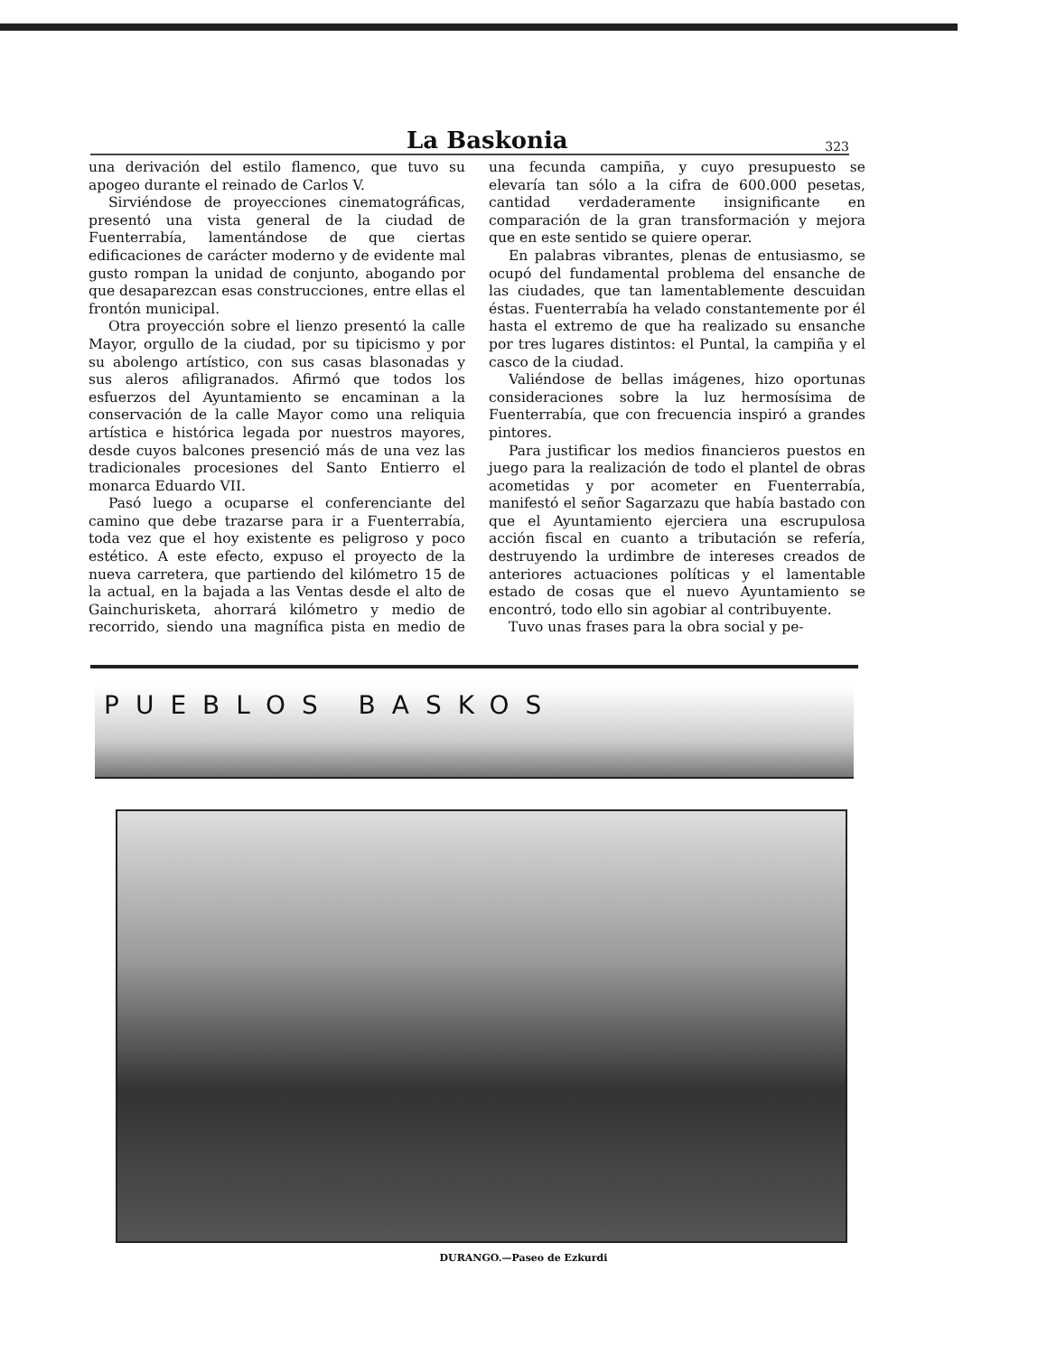La Baskonia 323
una derivación del estilo flamenco, que tuvo su apogeo durante el reinado de Carlos V.
Sirviéndose de proyecciones cinematográficas, presentó una vista general de la ciudad de Fuenterrabía, lamentándose de que ciertas edificaciones de carácter moderno y de evidente mal gusto rompan la unidad de conjunto, abogando por que desaparezcan esas construcciones, entre ellas el frontón municipal.
Otra proyección sobre el lienzo presentó la calle Mayor, orgullo de la ciudad, por su tipicismo y por su abolengo artístico, con sus casas blasonadas y sus aleros afiligranados. Afirmó que todos los esfuerzos del Ayuntamiento se encaminan a la conservación de la calle Mayor como una reliquia artística e histórica legada por nuestros mayores, desde cuyos balcones presenció más de una vez las tradicionales procesiones del Santo Entierro el monarca Eduardo VII.
Pasó luego a ocuparse el conferenciante del camino que debe trazarse para ir a Fuenterrabía, toda vez que el hoy existente es peligroso y poco estético. A este efecto, expuso el proyecto de la nueva carretera, que partiendo del kilómetro 15 de la actual, en la bajada a las Ventas desde el alto de Gainchurisketa, ahorrará kilómetro y medio de recorrido, siendo una magnífica pista en medio de una fecunda campiña, y cuyo presupuesto se elevaría tan sólo a la cifra de 600.000 pesetas, cantidad verdaderamente insignificante en comparación de la gran transformación y mejora que en este sentido se quiere operar.
En palabras vibrantes, plenas de entusiasmo, se ocupó del fundamental problema del ensanche de las ciudades, que tan lamentablemente descuidan éstas. Fuenterrabía ha velado constantemente por él hasta el extremo de que ha realizado su ensanche por tres lugares distintos: el Puntal, la campiña y el casco de la ciudad.
Valiéndose de bellas imágenes, hizo oportunas consideraciones sobre la luz hermosísima de Fuenterrabía, que con frecuencia inspiró a grandes pintores.
Para justificar los medios financieros puestos en juego para la realización de todo el plantel de obras acometidas y por acometer en Fuenterrabía, manifestó el señor Sagarzazu que había bastado con que el Ayuntamiento ejerciera una escrupulosa acción fiscal en cuanto a tributación se refería, destruyendo la urdimbre de intereses creados de anteriores actuaciones políticas y el lamentable estado de cosas que el nuevo Ayuntamiento se encontró, todo ello sin agobiar al contribuyente.
Tuvo unas frases para la obra social y pe-
PUEBLOS BASKOS
DURANGO.—Paseo de Ezkurdi